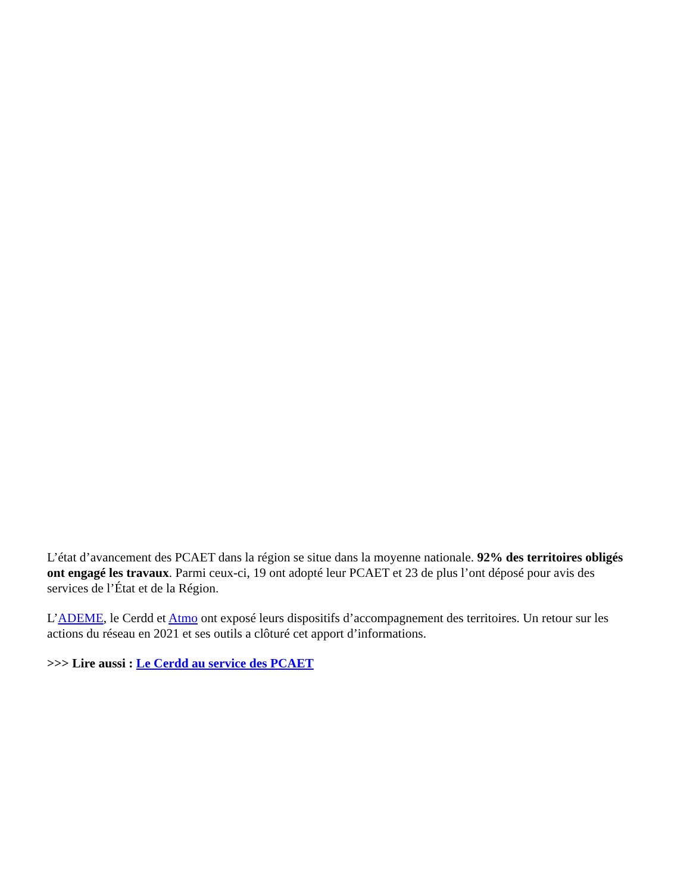L’état d’avancement des PCAET dans la région se situe dans la moyenne nationale. 92% des territoires obligés ont engagé les travaux. Parmi ceux-ci, 19 ont adopté leur PCAET et 23 de plus l’ont déposé pour avis des services de l’État et de la Région.
L’ADEME, le Cerdd et Atmo ont exposé leurs dispositifs d’accompagnement des territoires. Un retour sur les actions du réseau en 2021 et ses outils a clôturé cet apport d’informations.
>>> Lire aussi : Le Cerdd au service des PCAET